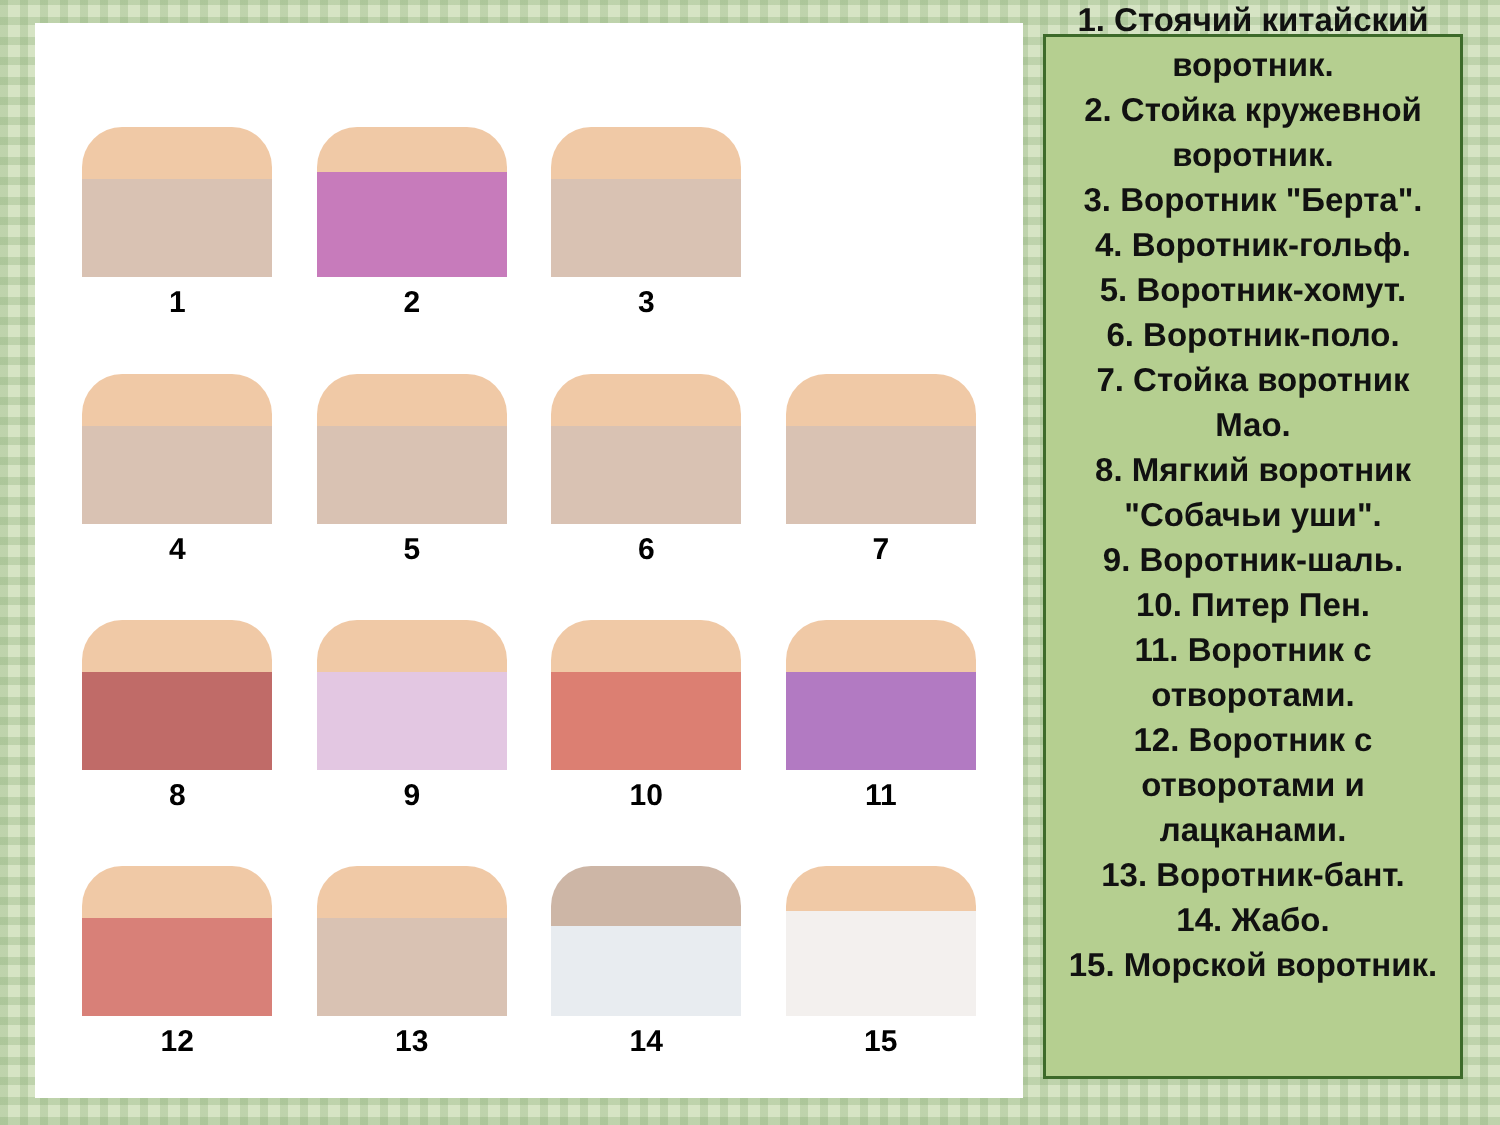1
2
3
4
5
6
7
8
9
10
11
12
13
14
15
1. Стоячий китайский воротник.
2. Стойка кружевной воротник.
3. Воротник "Берта".
4. Воротник-гольф.
5. Воротник-хомут.
6. Воротник-поло.
7. Стойка воротник Мао.
8. Мягкий воротник "Собачьи уши".
9. Воротник-шаль.
10. Питер Пен.
11. Воротник с отворотами.
12. Воротник с отворотами и лацканами.
13. Воротник-бант.
14. Жабо.
15. Морской воротник.